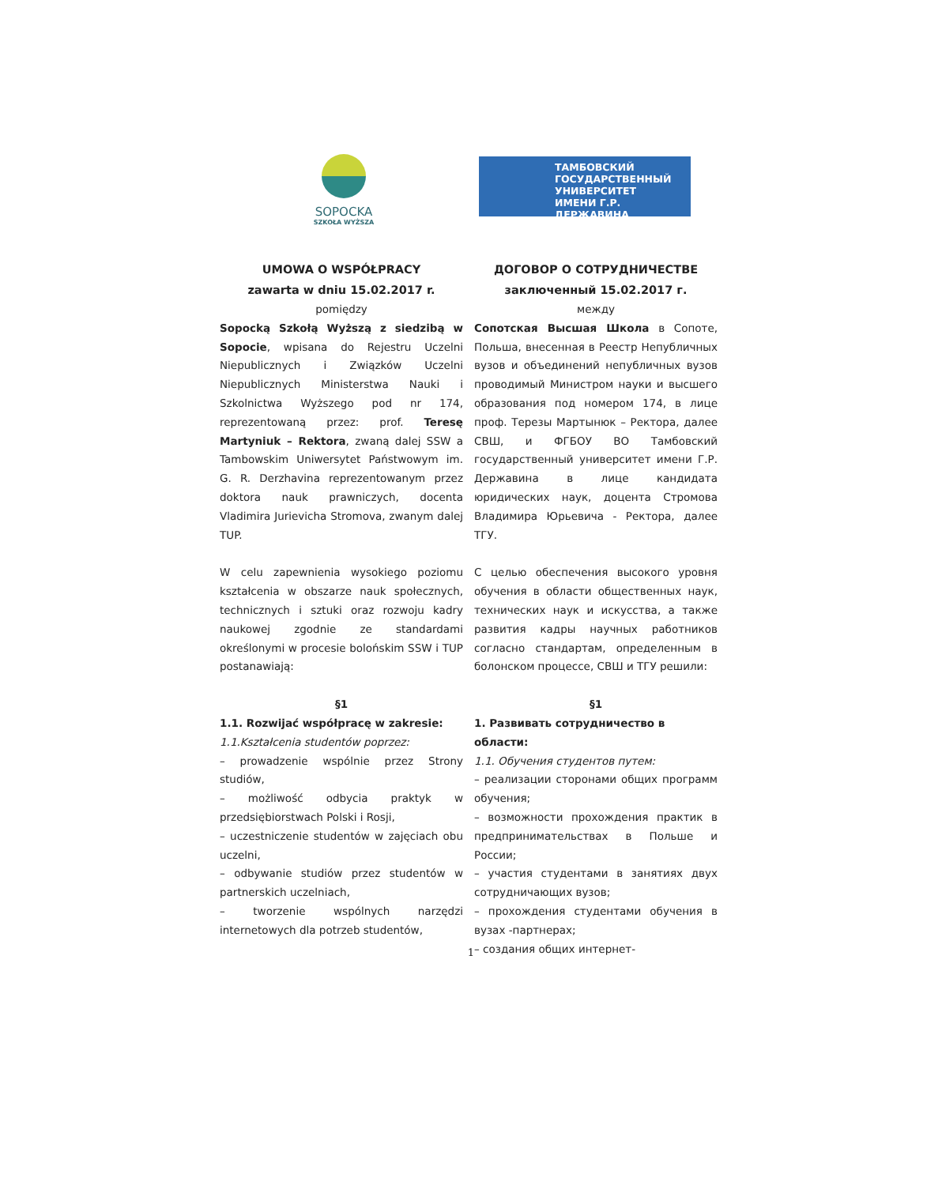SOPOCKA
SZKOŁA WYŻSZA
ТАМБОВСКИЙ
ГОСУДАРСТВЕННЫЙ
УНИВЕРСИТЕТ
ИМЕНИ Г.Р. ДЕРЖАВИНА
UMOWA O WSPÓŁPRACY
zawarta w dniu 15.02.2017 r.
pomiędzy
Sopocką Szkołą Wyższą z siedzibą w Sopocie, wpisana do Rejestru Uczelni Niepublicznych i Związków Uczelni Niepublicznych Ministerstwa Nauki i Szkolnictwa Wyższego pod nr 174, reprezentowaną przez: prof. Teresę Martyniuk – Rektora, zwaną dalej SSW a Tambowskim Uniwersytet Państwowym im. G. R. Derzhavina reprezentowanym przez doktora nauk prawniczych, docenta Vladimira Jurievicha Stromova, zwanym dalej TUP.
W celu zapewnienia wysokiego poziomu kształcenia w obszarze nauk społecznych, technicznych i sztuki oraz rozwoju kadry naukowej zgodnie ze standardami określonymi w procesie bolońskim SSW i TUP postanawiają:
§1
1.1. Rozwijać współpracę w zakresie:
1.1.Kształcenia studentów poprzez:
– prowadzenie wspólnie przez Strony studiów,
– możliwość odbycia praktyk w przedsiębiorstwach Polski i Rosji,
– uczestniczenie studentów w zajęciach obu uczelni,
– odbywanie studiów przez studentów w partnerskich uczelniach,
– tworzenie wspólnych narzędzi internetowych dla potrzeb studentów,
ДОГОВОР О СОТРУДНИЧЕСТВЕ
заключенный 15.02.2017 г.
между
Сопотская Высшая Школа в Сопоте, Польша, внесенная в Реестр Непубличных вузов и объединений непубличных вузов проводимый Министром науки и высшего образования под номером 174, в лице проф. Терезы Мартынюк – Ректора, далее СВШ, и ФГБОУ ВО Тамбовский государственный университет имени Г.Р. Державина в лице кандидата юридических наук, доцента Стромова Владимира Юрьевича - Ректора, далее ТГУ.
С целью обеспечения высокого уровня обучения в области общественных наук, технических наук и искусства, а также развития кадры научных работников согласно стандартам, определенным в болонском процессе, СВШ и ТГУ решили:
§1
1. Развивать сотрудничество в области:
1.1. Обучения студентов путем:
– реализации сторонами общих программ обучения;
– возможности прохождения практик в предпринимательствах в Польше и России;
– участия студентами в занятиях двух сотрудничающих вузов;
– прохождения студентами обучения в вузах -партнерах;
– создания общих интернет-
1